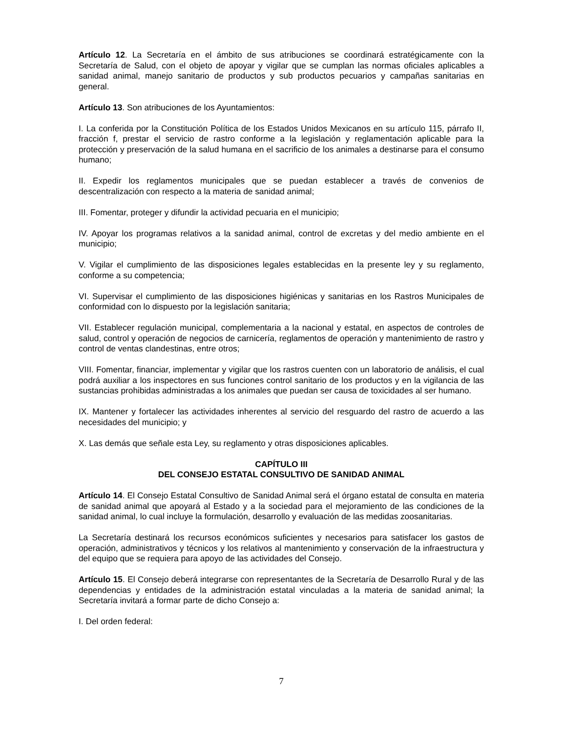Artículo 12. La Secretaría en el ámbito de sus atribuciones se coordinará estratégicamente con la Secretaría de Salud, con el objeto de apoyar y vigilar que se cumplan las normas oficiales aplicables a sanidad animal, manejo sanitario de productos y sub productos pecuarios y campañas sanitarias en general.
Artículo 13. Son atribuciones de los Ayuntamientos:
I. La conferida por la Constitución Política de los Estados Unidos Mexicanos en su artículo 115, párrafo II, fracción f, prestar el servicio de rastro conforme a la legislación y reglamentación aplicable para la protección y preservación de la salud humana en el sacrificio de los animales a destinarse para el consumo humano;
II. Expedir los reglamentos municipales que se puedan establecer a través de convenios de descentralización con respecto a la materia de sanidad animal;
III. Fomentar, proteger y difundir la actividad pecuaria en el municipio;
IV. Apoyar los programas relativos a la sanidad animal, control de excretas y del medio ambiente en el municipio;
V. Vigilar el cumplimiento de las disposiciones legales establecidas en la presente ley y su reglamento, conforme a su competencia;
VI. Supervisar el cumplimiento de las disposiciones higiénicas y sanitarias en los Rastros Municipales de conformidad con lo dispuesto por la legislación sanitaria;
VII. Establecer regulación municipal, complementaria a la nacional y estatal, en aspectos de controles de salud, control y operación de negocios de carnicería, reglamentos de operación y mantenimiento de rastro y control de ventas clandestinas, entre otros;
VIII. Fomentar, financiar, implementar y vigilar que los rastros cuenten con un laboratorio de análisis, el cual podrá auxiliar a los inspectores en sus funciones control sanitario de los productos y en la vigilancia de las sustancias prohibidas administradas a los animales que puedan ser causa de toxicidades al ser humano.
IX. Mantener y fortalecer las actividades inherentes al servicio del resguardo del rastro de acuerdo a las necesidades del municipio; y
X. Las demás que señale esta Ley, su reglamento y otras disposiciones aplicables.
CAPÍTULO III
DEL CONSEJO ESTATAL CONSULTIVO DE SANIDAD ANIMAL
Artículo 14. El Consejo Estatal Consultivo de Sanidad Animal será el órgano estatal de consulta en materia de sanidad animal que apoyará al Estado y a la sociedad para el mejoramiento de las condiciones de la sanidad animal, lo cual incluye la formulación, desarrollo y evaluación de las medidas zoosanitarias.
La Secretaría destinará los recursos económicos suficientes y necesarios para satisfacer los gastos de operación, administrativos y técnicos y los relativos al mantenimiento y conservación de la infraestructura y del equipo que se requiera para apoyo de las actividades del Consejo.
Artículo 15. El Consejo deberá integrarse con representantes de la Secretaría de Desarrollo Rural y de las dependencias y entidades de la administración estatal vinculadas a la materia de sanidad animal; la Secretaría invitará a formar parte de dicho Consejo a:
I. Del orden federal:
7